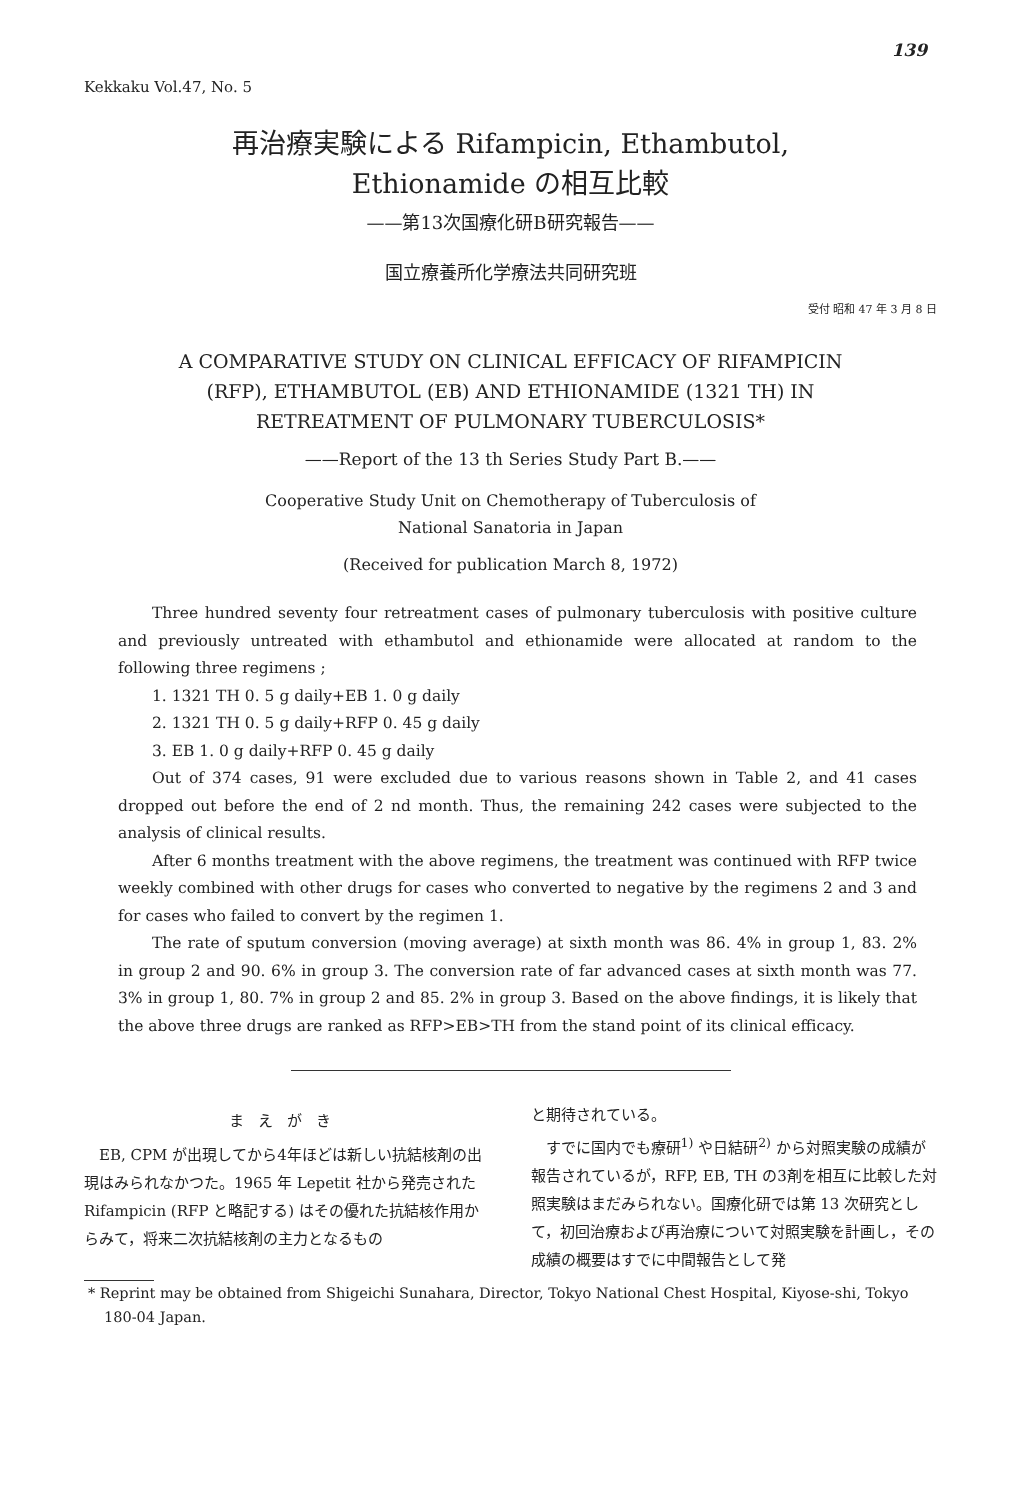139
Kekkaku Vol.47, No. 5
再治療実験による Rifampicin, Ethambutol,
Ethionamide の相互比較
——第13次国療化研B研究報告——
国立療養所化学療法共同研究班
受付 昭和 47 年 3 月 8 日
A COMPARATIVE STUDY ON CLINICAL EFFICACY OF RIFAMPICIN
(RFP), ETHAMBUTOL (EB) AND ETHIONAMIDE (1321 TH) IN
RETREATMENT OF PULMONARY TUBERCULOSIS*
——Report of the 13 th Series Study Part B.——
Cooperative Study Unit on Chemotherapy of Tuberculosis of
National Sanatoria in Japan
(Received for publication March 8, 1972)
Three hundred seventy four retreatment cases of pulmonary tuberculosis with positive culture and previously untreated with ethambutol and ethionamide were allocated at random to the following three regimens ;
1. 1321 TH 0. 5 g daily+EB 1. 0 g daily
2. 1321 TH 0. 5 g daily+RFP 0. 45 g daily
3. EB 1. 0 g daily+RFP 0. 45 g daily
Out of 374 cases, 91 were excluded due to various reasons shown in Table 2, and 41 cases dropped out before the end of 2 nd month. Thus, the remaining 242 cases were subjected to the analysis of clinical results.
After 6 months treatment with the above regimens, the treatment was continued with RFP twice weekly combined with other drugs for cases who converted to negative by the regimens 2 and 3 and for cases who failed to convert by the regimen 1.
The rate of sputum conversion (moving average) at sixth month was 86. 4% in group 1, 83. 2% in group 2 and 90. 6% in group 3. The conversion rate of far advanced cases at sixth month was 77. 3% in group 1, 80. 7% in group 2 and 85. 2% in group 3. Based on the above findings, it is likely that the above three drugs are ranked as RFP>EB>TH from the stand point of its clinical efficacy.
まえがき
EB, CPM が出現してから4年ほどは新しい抗結核剤の出現はみられなかつた。1965 年 Lepetit 社から発売された Rifampicin (RFP と略記する) はその優れた抗結核作用からみて，将来二次抗結核剤の主力となるもの
と期待されている。
すでに国内でも療研<sup>1)</sup> や日結研<sup>2)</sup> から対照実験の成績が報告されているが，RFP, EB, TH の3剤を相互に比較した対照実験はまだみられない。国療化研では第 13 次研究として，初回治療および再治療について対照実験を計画し，その成績の概要はすでに中間報告として発
* Reprint may be obtained from Shigeichi Sunahara, Director, Tokyo National Chest Hospital, Kiyose-shi, Tokyo 180-04 Japan.